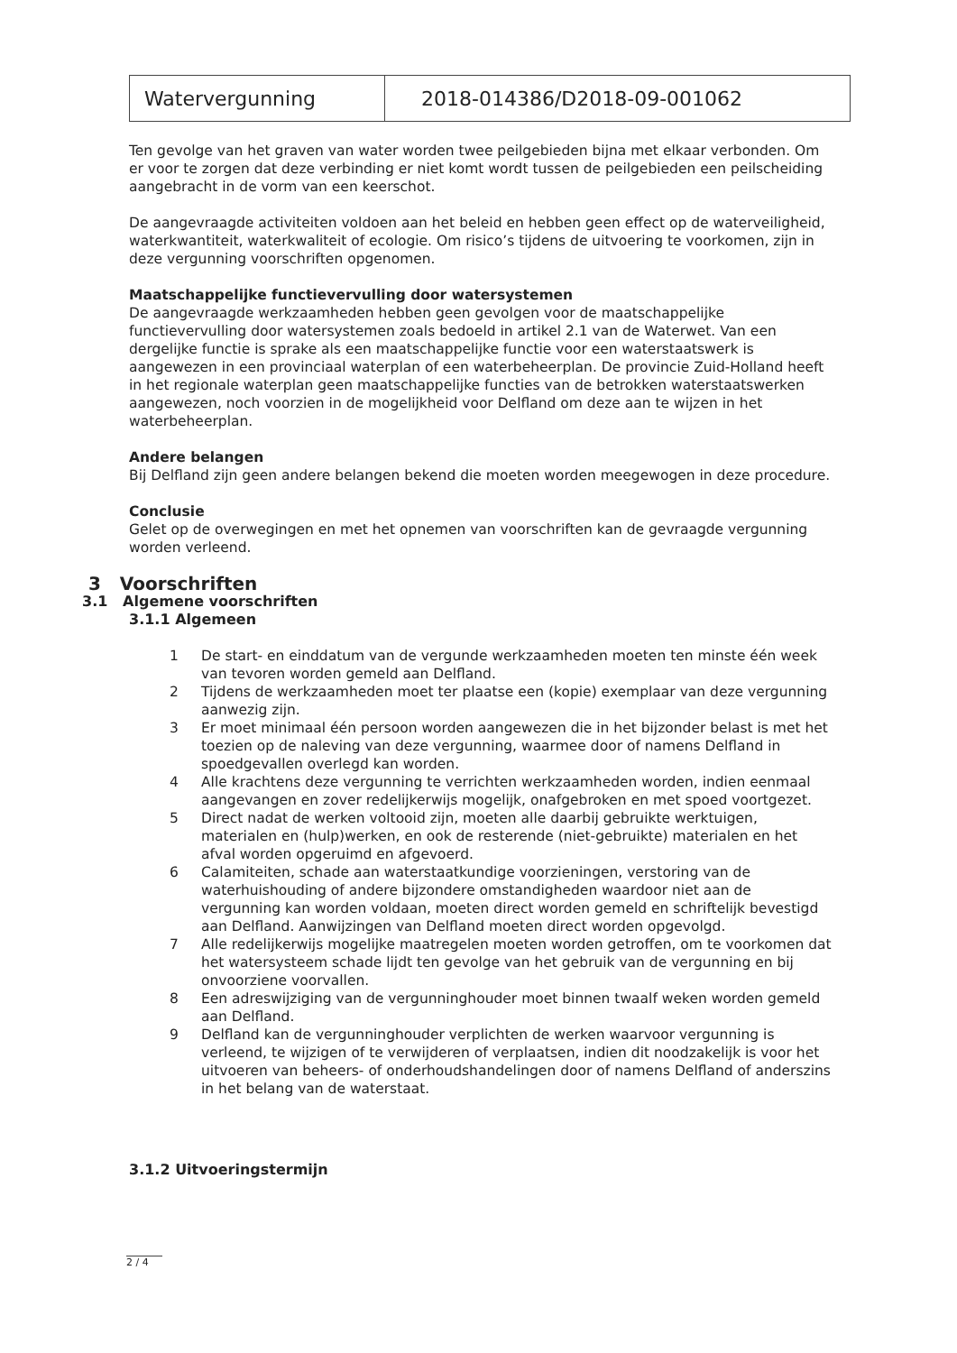| Watervergunning | 2018-014386/D2018-09-001062 |
Ten gevolge van het graven van water worden twee peilgebieden bijna met elkaar verbonden. Om er voor te zorgen dat deze verbinding er niet komt wordt tussen de peilgebieden een peilscheiding aangebracht in de vorm van een keerschot.
De aangevraagde activiteiten voldoen aan het beleid en hebben geen effect op de waterveiligheid, waterkwantiteit, waterkwaliteit of ecologie. Om risico’s tijdens de uitvoering te voorkomen, zijn in deze vergunning voorschriften opgenomen.
Maatschappelijke functievervulling door watersystemen
De aangevraagde werkzaamheden hebben geen gevolgen voor de maatschappelijke functievervulling door watersystemen zoals bedoeld in artikel 2.1 van de Waterwet. Van een dergelijke functie is sprake als een maatschappelijke functie voor een waterstaatswerk is aangewezen in een provinciaal waterplan of een waterbeheerplan. De provincie Zuid-Holland heeft in het regionale waterplan geen maatschappelijke functies van de betrokken waterstaatswerken aangewezen, noch voorzien in de mogelijkheid voor Delfland om deze aan te wijzen in het waterbeheerplan.
Andere belangen
Bij Delfland zijn geen andere belangen bekend die moeten worden meegewogen in deze procedure.
Conclusie
Gelet op de overwegingen en met het opnemen van voorschriften kan de gevraagde vergunning worden verleend.
3 Voorschriften
3.1 Algemene voorschriften
3.1.1 Algemeen
1 De start- en einddatum van de vergunde werkzaamheden moeten ten minste één week van tevoren worden gemeld aan Delfland.
2 Tijdens de werkzaamheden moet ter plaatse een (kopie) exemplaar van deze vergunning aanwezig zijn.
3 Er moet minimaal één persoon worden aangewezen die in het bijzonder belast is met het toezien op de naleving van deze vergunning, waarmee door of namens Delfland in spoedgevallen overlegd kan worden.
4 Alle krachtens deze vergunning te verrichten werkzaamheden worden, indien eenmaal aangevangen en zover redelijkerwijs mogelijk, onafgebroken en met spoed voortgezet.
5 Direct nadat de werken voltooid zijn, moeten alle daarbij gebruikte werktuigen, materialen en (hulp)werken, en ook de resterende (niet-gebruikte) materialen en het afval worden opgeruimd en afgevoerd.
6 Calamiteiten, schade aan waterstaatkundige voorzieningen, verstoring van de waterhuishouding of andere bijzondere omstandigheden waardoor niet aan de vergunning kan worden voldaan, moeten direct worden gemeld en schriftelijk bevestigd aan Delfland. Aanwijzingen van Delfland moeten direct worden opgevolgd.
7 Alle redelijkerwijs mogelijke maatregelen moeten worden getroffen, om te voorkomen dat het watersysteem schade lijdt ten gevolge van het gebruik van de vergunning en bij onvoorziene voorvallen.
8 Een adreswijziging van de vergunninghouder moet binnen twaalf weken worden gemeld aan Delfland.
9 Delfland kan de vergunninghouder verplichten de werken waarvoor vergunning is verleend, te wijzigen of te verwijderen of verplaatsen, indien dit noodzakelijk is voor het uitvoeren van beheers- of onderhoudshandelingen door of namens Delfland of anderszins in het belang van de waterstaat.
3.1.2 Uitvoeringstermijn
2 / 4